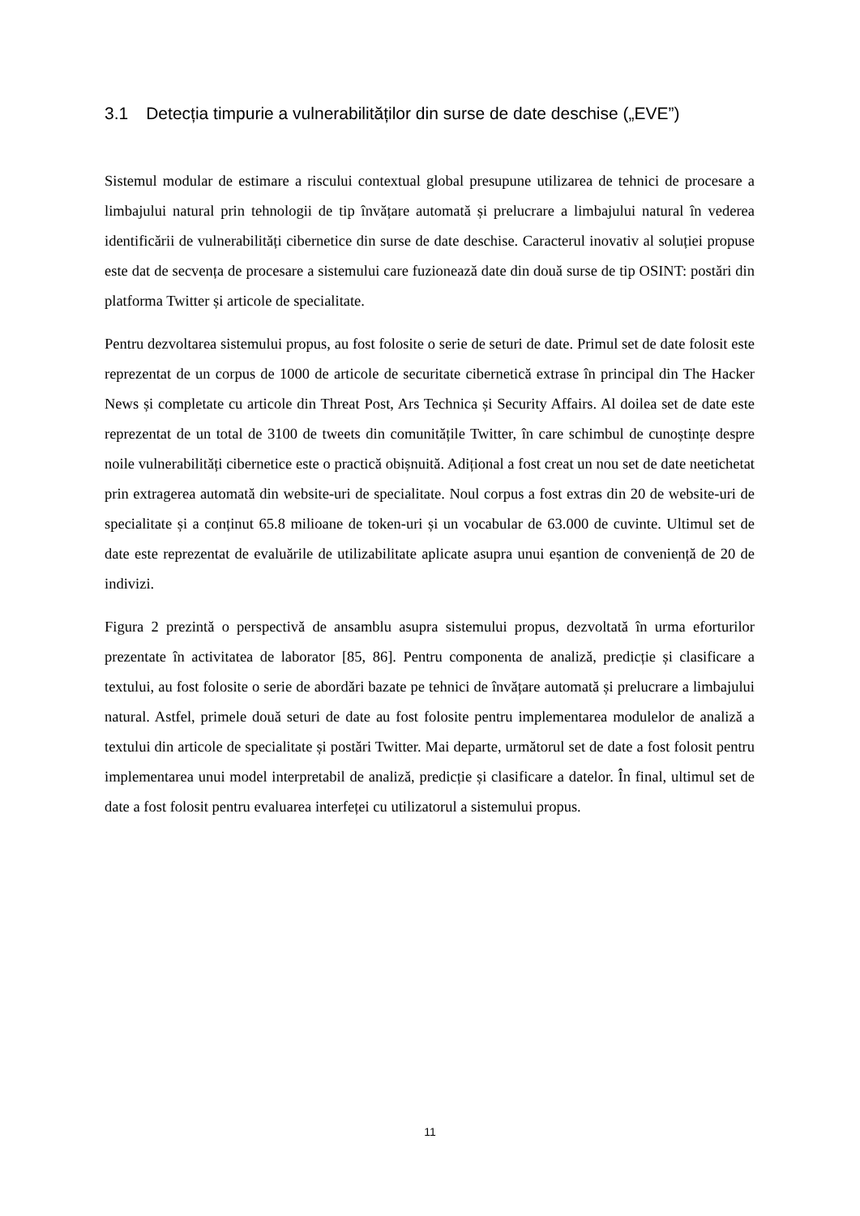3.1 Detecția timpurie a vulnerabilităților din surse de date deschise („EVE”)
Sistemul modular de estimare a riscului contextual global presupune utilizarea de tehnici de procesare a limbajului natural prin tehnologii de tip învățare automată și prelucrare a limbajului natural în vederea identificării de vulnerabilități cibernetice din surse de date deschise. Caracterul inovativ al soluției propuse este dat de secvența de procesare a sistemului care fuzionează date din două surse de tip OSINT: postări din platforma Twitter și articole de specialitate.
Pentru dezvoltarea sistemului propus, au fost folosite o serie de seturi de date. Primul set de date folosit este reprezentat de un corpus de 1000 de articole de securitate cibernetică extrase în principal din The Hacker News și completate cu articole din Threat Post, Ars Technica și Security Affairs. Al doilea set de date este reprezentat de un total de 3100 de tweets din comunitățile Twitter, în care schimbul de cunoștințe despre noile vulnerabilități cibernetice este o practică obișnuită. Adițional a fost creat un nou set de date neetichetat prin extragerea automată din website-uri de specialitate. Noul corpus a fost extras din 20 de website-uri de specialitate și a conținut 65.8 milioane de token-uri și un vocabular de 63.000 de cuvinte. Ultimul set de date este reprezentat de evaluările de utilizabilitate aplicate asupra unui eșantion de conveniență de 20 de indivizi.
Figura 2 prezintă o perspectivă de ansamblu asupra sistemului propus, dezvoltată în urma eforturilor prezentate în activitatea de laborator [85, 86]. Pentru componenta de analiză, predicție și clasificare a textului, au fost folosite o serie de abordări bazate pe tehnici de învățare automată și prelucrare a limbajului natural. Astfel, primele două seturi de date au fost folosite pentru implementarea modulelor de analiză a textului din articole de specialitate și postări Twitter. Mai departe, următorul set de date a fost folosit pentru implementarea unui model interpretabil de analiză, predicție și clasificare a datelor. În final, ultimul set de date a fost folosit pentru evaluarea interfeței cu utilizatorul a sistemului propus.
11